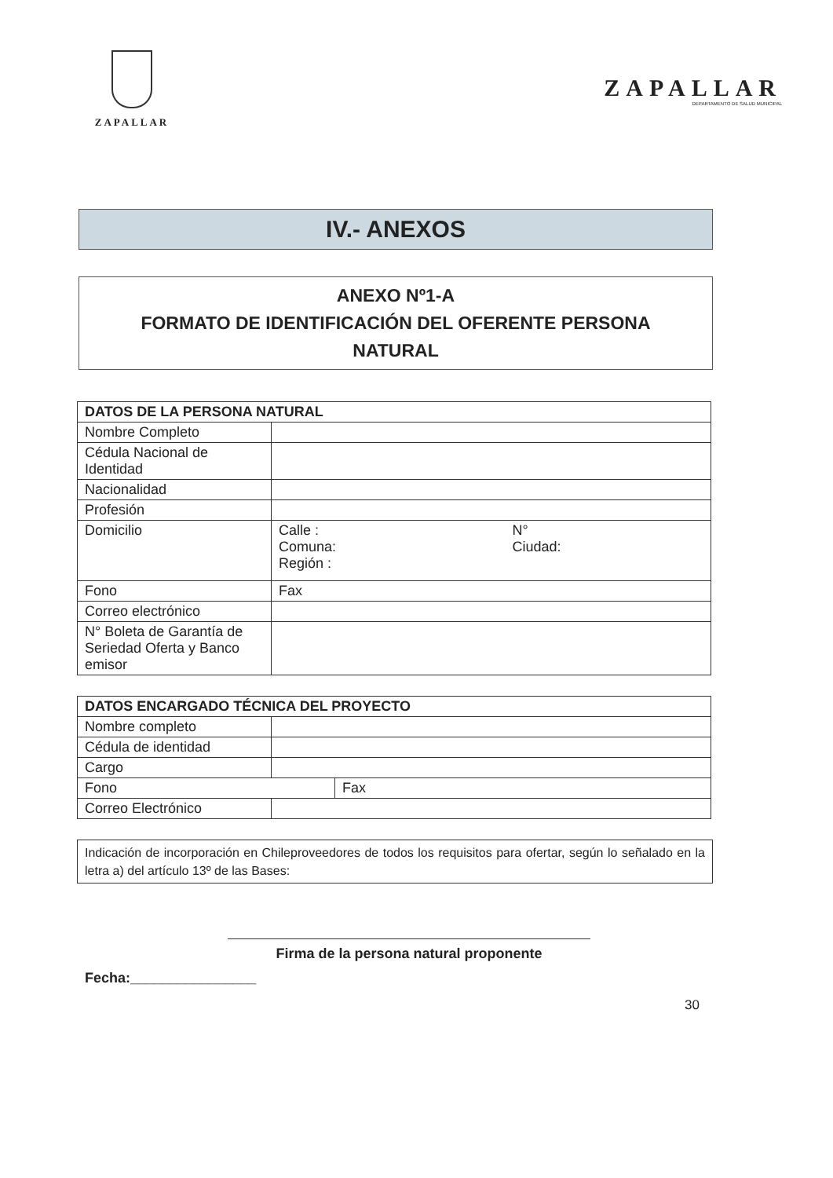ZAPALLAR
ZAPALLAR
DEPARTAMENTO DE SALUD MUNICIPAL
IV.- ANEXOS
ANEXO Nº1-A
FORMATO DE IDENTIFICACIÓN DEL OFERENTE PERSONA
NATURAL
| DATOS DE LA PERSONA NATURAL | | |
| --- | --- | --- |
| Nombre Completo | | |
| Cédula Nacional de Identidad | | |
| Nacionalidad | | |
| Profesión | | |
| Domicilio | Calle : Comuna: Región : | N° Ciudad: |
| Fono | Fax | |
| Correo electrónico | | |
| N° Boleta de Garantía de Seriedad Oferta y Banco emisor | | |
| DATOS ENCARGADO TÉCNICA DEL PROYECTO | | |
| --- | --- | --- |
| Nombre completo | | |
| Cédula de identidad | | |
| Cargo | | |
| Fono | | Fax |
| Correo Electrónico | | |
Indicación de incorporación en Chileproveedores de todos los requisitos para ofertar, según lo señalado en la letra a) del artículo 13º de las Bases:
Firma de la persona natural proponente
Fecha:________________
30